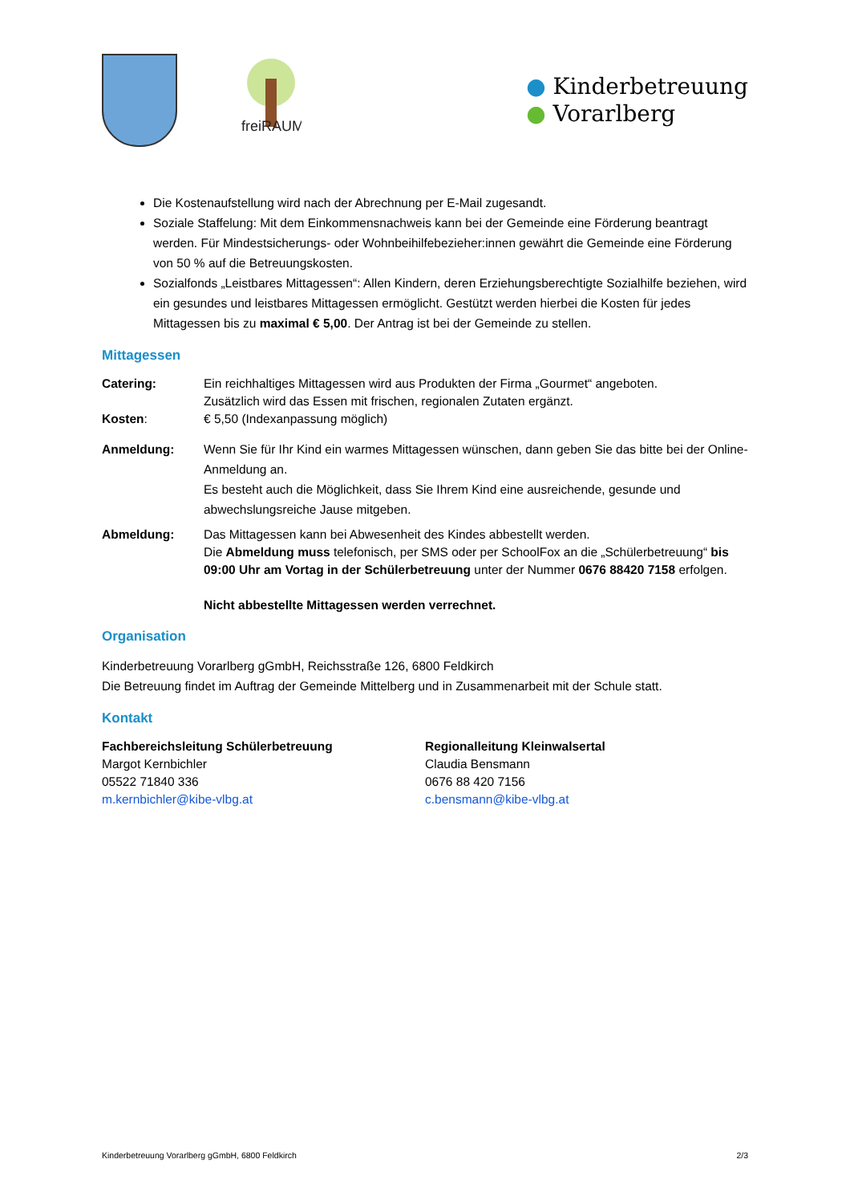freiRAUM
● Kinderbetreuung
● Vorarlberg
Die Kostenaufstellung wird nach der Abrechnung per E-Mail zugesandt.
Soziale Staffelung: Mit dem Einkommensnachweis kann bei der Gemeinde eine Förderung beantragt werden. Für Mindestsicherungs- oder Wohnbeihilfebezieher:innen gewährt die Gemeinde eine Förderung von 50 % auf die Betreuungskosten.
Sozialfonds „Leistbares Mittagessen“: Allen Kindern, deren Erziehungsberechtigte Sozialhilfe beziehen, wird ein gesundes und leistbares Mittagessen ermöglicht. Gestützt werden hierbei die Kosten für jedes Mittagessen bis zu maximal € 5,00. Der Antrag ist bei der Gemeinde zu stellen.
Mittagessen
Catering: Ein reichhaltiges Mittagessen wird aus Produkten der Firma „Gourmet“ angeboten.
Zusätzlich wird das Essen mit frischen, regionalen Zutaten ergänzt.
Kosten: € 5,50 (Indexanpassung möglich)
Anmeldung: Wenn Sie für Ihr Kind ein warmes Mittagessen wünschen, dann geben Sie das bitte bei der Online-Anmeldung an.
Es besteht auch die Möglichkeit, dass Sie Ihrem Kind eine ausreichende, gesunde und abwechslungsreiche Jause mitgeben.
Abmeldung: Das Mittagessen kann bei Abwesenheit des Kindes abbestellt werden.
Die Abmeldung muss telefonisch, per SMS oder per SchoolFox an die „Schülerbetreuung“ bis 09:00 Uhr am Vortag in der Schülerbetreuung unter der Nummer 0676 88420 7158 erfolgen.
Nicht abbestellte Mittagessen werden verrechnet.
Organisation
Kinderbetreuung Vorarlberg gGmbH, Reichsstraße 126, 6800 Feldkirch
Die Betreuung findet im Auftrag der Gemeinde Mittelberg und in Zusammenarbeit mit der Schule statt.
Kontakt
Fachbereichsleitung Schülerbetreuung
Margot Kernbichler
05522 71840 336
m.kernbichler@kibe-vlbg.at
Regionalleitung Kleinwalsertal
Claudia Bensmann
0676 88 420 7156
c.bensmann@kibe-vlbg.at
Kinderbetreuung Vorarlberg gGmbH, 6800 Feldkirch 2/3